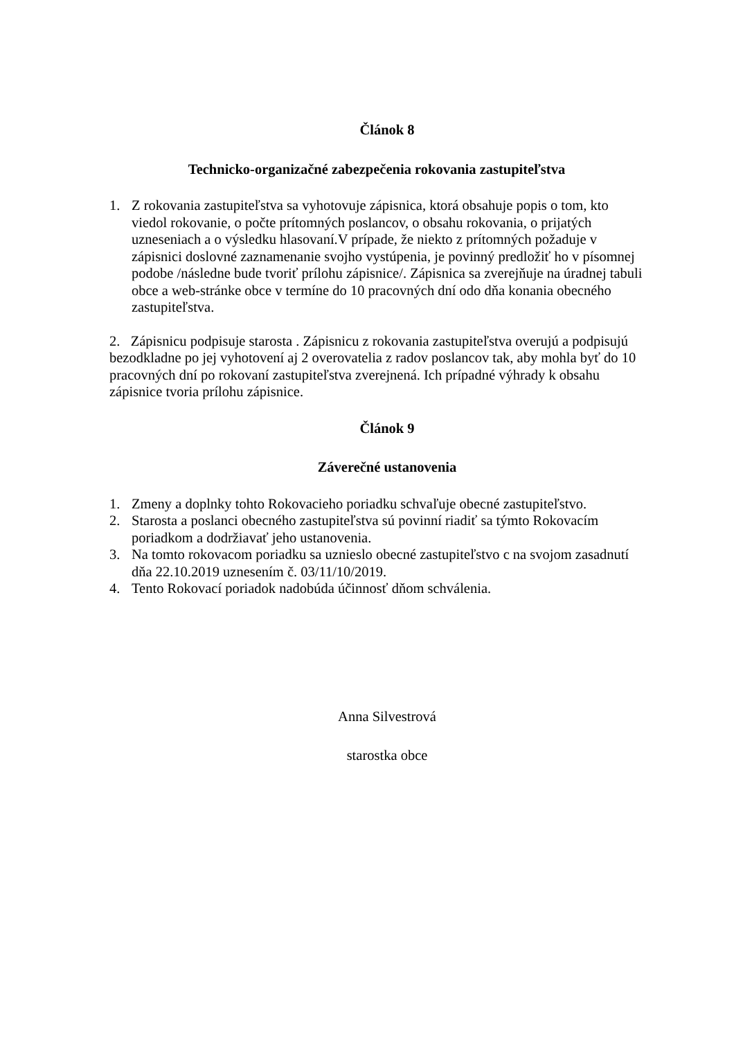Článok 8
Technicko-organizačné zabezpečenia rokovania zastupiteľstva
1. Z rokovania zastupiteľstva sa vyhotovuje zápisnica, ktorá obsahuje popis o tom, kto viedol rokovanie, o počte prítomných poslancov, o obsahu rokovania, o prijatých uzneseniach a o výsledku hlasovaní.V prípade, že niekto z prítomných požaduje v zápisnici doslovné zaznamenanie svojho vystúpenia, je povinný predložiť ho v písomnej podobe /následne bude tvoriť prílohu zápisnice/. Zápisnica sa zverejňuje na úradnej tabuli obce a web-stránke obce v termíne do 10 pracovných dní odo dňa konania obecného zastupiteľstva.
2. Zápisnicu podpisuje starosta . Zápisnicu z rokovania zastupiteľstva overujú a podpisujú bezodkladne po jej vyhotovení aj 2 overovatelia z radov poslancov tak, aby mohla byť do 10 pracovných dní po rokovaní zastupiteľstva zverejnená. Ich prípadné výhrady k obsahu zápisnice tvoria prílohu zápisnice.
Článok 9
Záverečné ustanovenia
1. Zmeny a doplnky tohto Rokovacieho poriadku schvaľuje obecné zastupiteľstvo.
2. Starosta a poslanci obecného zastupiteľstva sú povinní riadiť sa týmto Rokovacím poriadkom a dodržiavať jeho ustanovenia.
3. Na tomto rokovacom poriadku sa uznieslo obecné zastupiteľstvo c na svojom zasadnutí dňa 22.10.2019 uznesením č. 03/11/10/2019.
4. Tento Rokovací poriadok nadobúda účinnosť dňom schválenia.
Anna Silvestrová
starostka obce